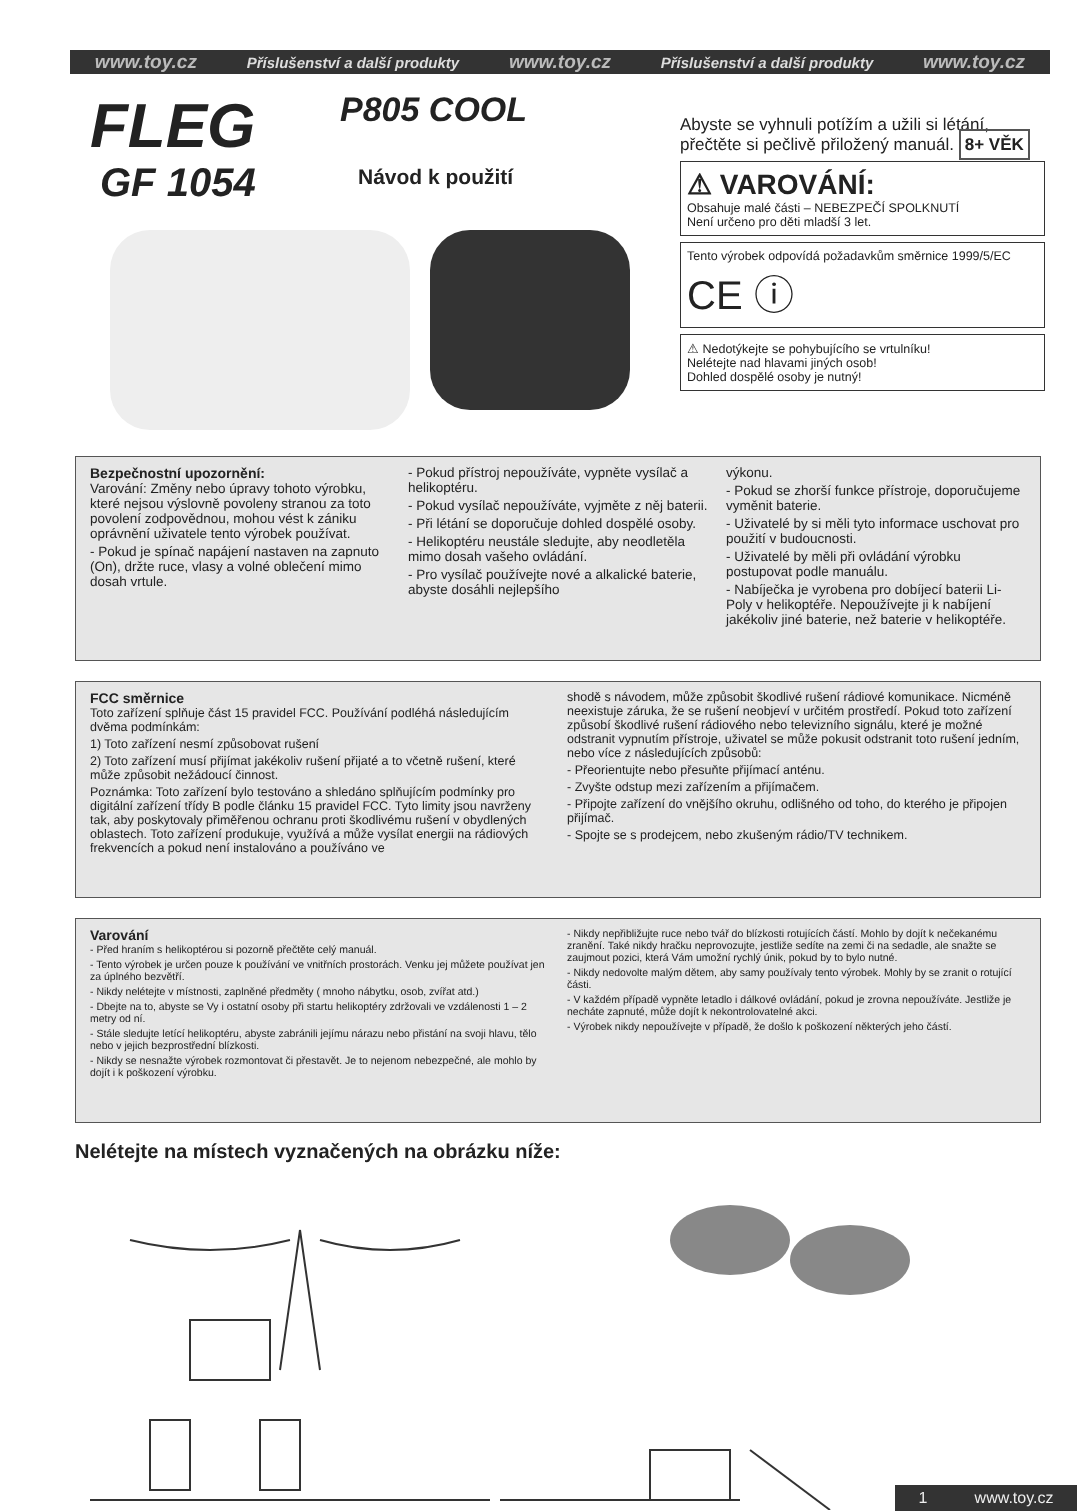www.toy.cz Příslušenství a další produkty www.toy.cz Příslušenství a další produkty www.toy.cz
FLEG
GF 1054
P805 COOL
Návod k použití
Abyste se vyhnuli potížím a užili si létání, přečtěte si pečlivě přiložený manuál. 8+ VĚK
⚠ VAROVÁNÍ:
Obsahuje malé části – NEBEZPEČÍ SPOLKNUTÍ
Není určeno pro děti mladší 3 let.
Tento výrobek odpovídá požadavkům směrnice 1999/5/EC CE ⓘ
⚠ Nedotýkejte se pohybujícího se vrtulníku!
Nelétejte nad hlavami jiných osob!
Dohled dospělé osoby je nutný!
Bezpečnostní upozornění:
Varování: Změny nebo úpravy tohoto výrobku, které nejsou výslovně povoleny stranou za toto povolení zodpovědnou, mohou vést k zániku oprávnění uživatele tento výrobek používat.
- Pokud je spínač napájení nastaven na zapnuto (On), držte ruce, vlasy a volné oblečení mimo dosah vrtule.
- Pokud přístroj nepoužíváte, vypněte vysílač a helikoptéru.
- Pokud vysílač nepoužíváte, vyjměte z něj baterii.
- Při létání se doporučuje dohled dospělé osoby.
- Helikoptéru neustále sledujte, aby neodletěla mimo dosah vašeho ovládání.
- Pro vysílač používejte nové a alkalické baterie, abyste dosáhli nejlepšího
výkonu.
- Pokud se zhorší funkce přístroje, doporučujeme vyměnit baterie.
- Uživatelé by si měli tyto informace uschovat pro použití v budoucnosti.
- Uživatelé by měli při ovládání výrobku postupovat podle manuálu.
- Nabíječka je vyrobena pro dobíjecí baterii Li-Poly v helikoptéře. Nepoužívejte ji k nabíjení jakékoliv jiné baterie, než baterie v helikoptéře.
FCC směrnice
Toto zařízení splňuje část 15 pravidel FCC. Používání podléhá následujícím dvěma podmínkám:
1) Toto zařízení nesmí způsobovat rušení
2) Toto zařízení musí přijímat jakékoliv rušení přijaté a to včetně rušení, které může způsobit nežádoucí činnost.
Poznámka: Toto zařízení bylo testováno a shledáno splňujícím podmínky pro digitální zařízení třídy B podle článku 15 pravidel FCC. Tyto limity jsou navrženy tak, aby poskytovaly přiměřenou ochranu proti škodlivému rušení v obydlených oblastech. Toto zařízení produkuje, využívá a může vysílat energii na rádiových frekvencích a pokud není instalováno a používáno ve
shodě s návodem, může způsobit škodlivé rušení rádiové komunikace. Nicméně neexistuje záruka, že se rušení neobjeví v určitém prostředí. Pokud toto zařízení způsobí škodlivé rušení rádiového nebo televizního signálu, které je možné odstranit vypnutím přístroje, uživatel se může pokusit odstranit toto rušení jedním, nebo více z následujících způsobů:
- Přeorientujte nebo přesuňte přijímací anténu.
- Zvyšte odstup mezi zařízením a přijímačem.
- Připojte zařízení do vnějšího okruhu, odlišného od toho, do kterého je připojen přijímač.
- Spojte se s prodejcem, nebo zkušeným rádio/TV technikem.
Varování
- Před hraním s helikoptérou si pozorně přečtěte celý manuál.
- Tento výrobek je určen pouze k používání ve vnitřních prostorách. Venku jej můžete používat jen za úplného bezvětří.
- Nikdy nelétejte v místnosti, zaplněné předměty ( mnoho nábytku, osob, zvířat atd.)
- Dbejte na to, abyste se Vy i ostatní osoby při startu helikoptéry zdržovali ve vzdálenosti 1 – 2 metry od ní.
- Stále sledujte letící helikoptéru, abyste zabránili jejímu nárazu nebo přistání na svoji hlavu, tělo nebo v jejich bezprostřední blízkosti.
- Nikdy se nesnažte výrobek rozmontovat či přestavět. Je to nejenom nebezpečné, ale mohlo by dojít i k poškození výrobku.
- Nikdy nepřibližujte ruce nebo tvář do blízkosti rotujících částí. Mohlo by dojít k nečekanému zranění. Také nikdy hračku neprovozujte, jestliže sedíte na zemi či na sedadle, ale snažte se zaujmout pozici, která Vám umožní rychlý únik, pokud by to bylo nutné.
- Nikdy nedovolte malým dětem, aby samy používaly tento výrobek. Mohly by se zranit o rotující části.
- V každém případě vypněte letadlo i dálkové ovládání, pokud je zrovna nepoužíváte. Jestliže je necháte zapnuté, může dojít k nekontrolovatelné akci.
- Výrobek nikdy nepoužívejte v případě, že došlo k poškození některých jeho částí.
Nelétejte na místech vyznačených na obrázku níže:
1 www.toy.cz